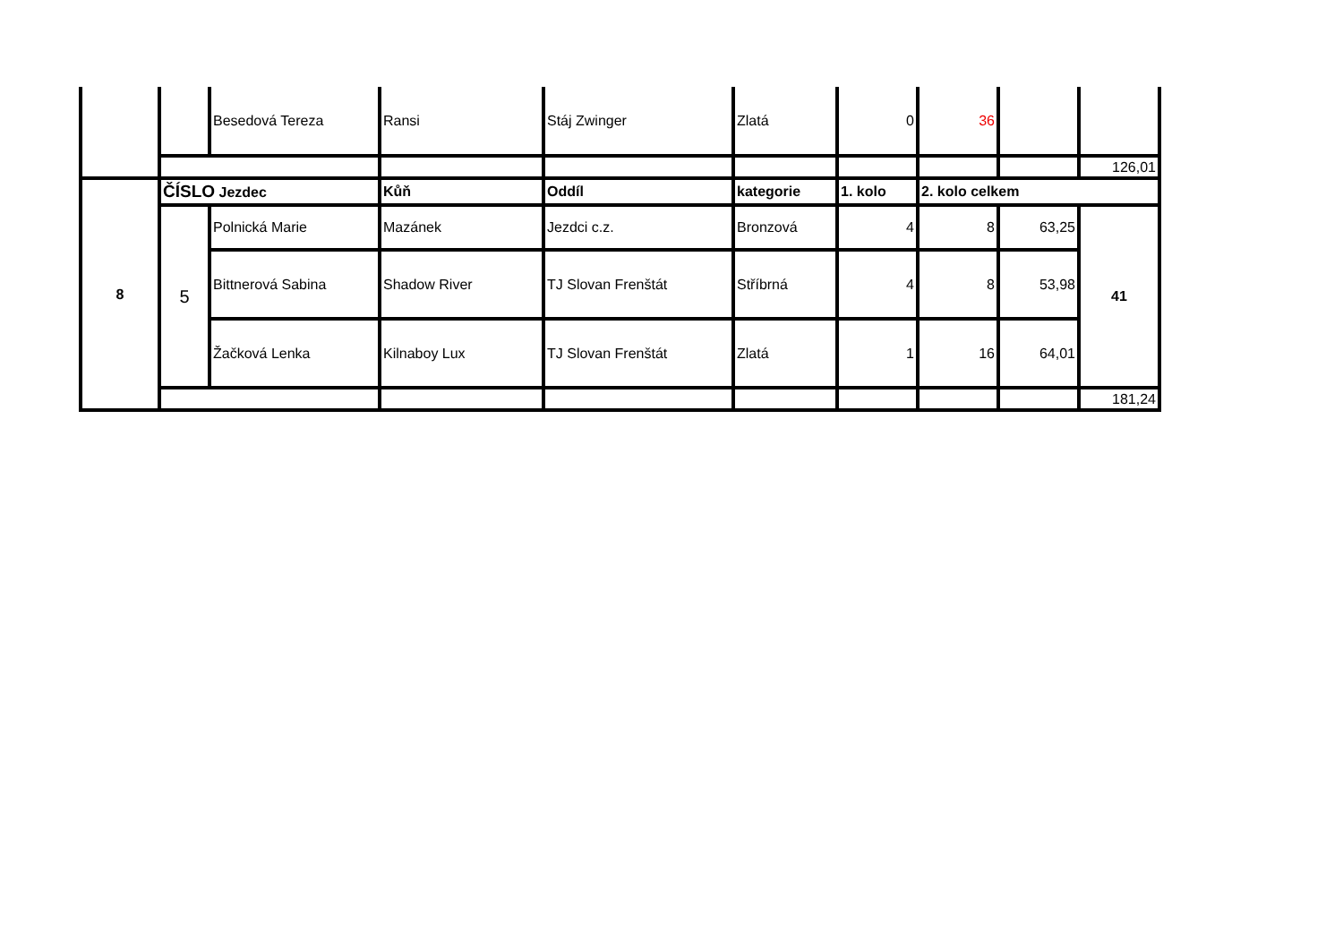| | | Besedová Tereza | Ransi | Stáj Zwinger | Zlatá | 0 | 36 | | |
| | | | | | | | | | 126,01 |
| 8 | ČÍSLO Jezdec | | Kůň | Oddíl | kategorie | 1. kolo | 2. kolo celkem | | |
| | 5 | Polnická Marie | Mazánek | Jezdci c.z. | Bronzová | 4 | 8 | 63,25 | 41 |
| | | Bittnerová Sabina | Shadow River | TJ Slovan Frenštát | Stříbrná | 4 | 8 | 53,98 | |
| | | Žačková Lenka | Kilnaboy Lux | TJ Slovan Frenštát | Zlatá | 1 | 16 | 64,01 | |
| | | | | | | | | | 181,24 |